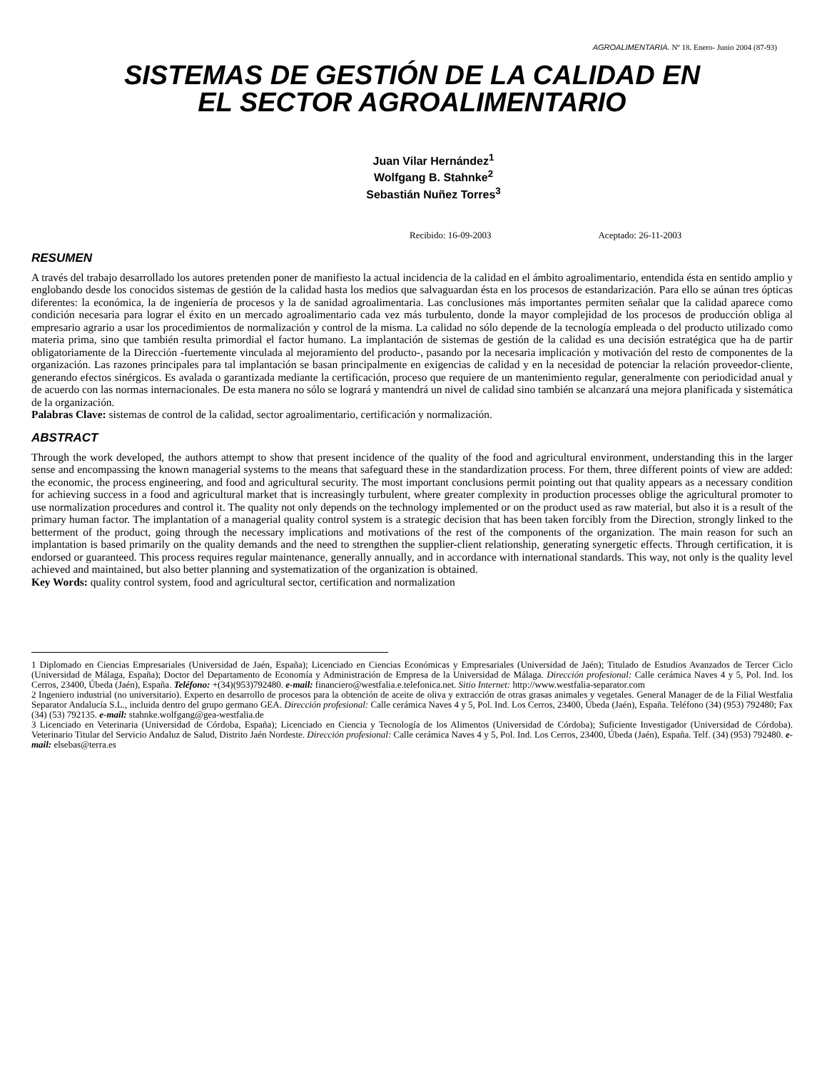AGROALIMENTARIA. Nº 18. Enero- Junio 2004 (87-93)
SISTEMAS DE GESTIÓN DE LA CALIDAD EN
EL SECTOR AGROALIMENTARIO
Juan Vilar Hernández<sup>1</sup>
Wolfgang B. Stahnke<sup>2</sup>
Sebastián Nuñez Torres<sup>3</sup>
Recibido: 16-09-2003 Aceptado: 26-11-2003
RESUMEN
A través del trabajo desarrollado los autores pretenden poner de manifiesto la actual incidencia de la calidad en el ámbito agroalimentario, entendida ésta en sentido amplio y englobando desde los conocidos sistemas de gestión de la calidad hasta los medios que salvaguardan ésta en los procesos de estandarización. Para ello se aúnan tres ópticas diferentes: la económica, la de ingeniería de procesos y la de sanidad agroalimentaria. Las conclusiones más importantes permiten señalar que la calidad aparece como condición necesaria para lograr el éxito en un mercado agroalimentario cada vez más turbulento, donde la mayor complejidad de los procesos de producción obliga al empresario agrario a usar los procedimientos de normalización y control de la misma. La calidad no sólo depende de la tecnología empleada o del producto utilizado como materia prima, sino que también resulta primordial el factor humano. La implantación de sistemas de gestión de la calidad es una decisión estratégica que ha de partir obligatoriamente de la Dirección -fuertemente vinculada al mejoramiento del producto-, pasando por la necesaria implicación y motivación del resto de componentes de la organización. Las razones principales para tal implantación se basan principalmente en exigencias de calidad y en la necesidad de potenciar la relación proveedor-cliente, generando efectos sinérgicos. Es avalada o garantizada mediante la certificación, proceso que requiere de un mantenimiento regular, generalmente con periodicidad anual y de acuerdo con las normas internacionales. De esta manera no sólo se logrará y mantendrá un nivel de calidad sino también se alcanzará una mejora planificada y sistemática de la organización.
Palabras Clave: sistemas de control de la calidad, sector agroalimentario, certificación y normalización.
ABSTRACT
Through the work developed, the authors attempt to show that present incidence of the quality of the food and agricultural environment, understanding this in the larger sense and encompassing the known managerial systems to the means that safeguard these in the standardization process. For them, three different points of view are added: the economic, the process engineering, and food and agricultural security. The most important conclusions permit pointing out that quality appears as a necessary condition for achieving success in a food and agricultural market that is increasingly turbulent, where greater complexity in production processes oblige the agricultural promoter to use normalization procedures and control it. The quality not only depends on the technology implemented or on the product used as raw material, but also it is a result of the primary human factor. The implantation of a managerial quality control system is a strategic decision that has been taken forcibly from the Direction, strongly linked to the betterment of the product, going through the necessary implications and motivations of the rest of the components of the organization. The main reason for such an implantation is based primarily on the quality demands and the need to strengthen the supplier-client relationship, generating synergetic effects. Through certification, it is endorsed or guaranteed. This process requires regular maintenance, generally annually, and in accordance with international standards. This way, not only is the quality level achieved and maintained, but also better planning and systematization of the organization is obtained.
Key Words: quality control system, food and agricultural sector, certification and normalization
1 Diplomado en Ciencias Empresariales (Universidad de Jaén, España); Licenciado en Ciencias Económicas y Empresariales (Universidad de Jaén); Titulado de Estudios Avanzados de Tercer Ciclo (Universidad de Málaga, España); Doctor del Departamento de Economía y Administración de Empresa de la Universidad de Málaga. Dirección profesional: Calle cerámica Naves 4 y 5, Pol. Ind. los Cerros, 23400, Úbeda (Jaén), España. Teléfono: +(34)(953)792480. e-mail: financiero@westfalia.e.telefonica.net. Sitio Internet: http://www.westfalia-separator.com
2 Ingeniero industrial (no universitario). Experto en desarrollo de procesos para la obtención de aceite de oliva y extracción de otras grasas animales y vegetales. General Manager de de la Filial Westfalia Separator Andalucía S.L., incluida dentro del grupo germano GEA. Dirección profesional: Calle cerámica Naves 4 y 5, Pol. Ind. Los Cerros, 23400, Úbeda (Jaén), España. Teléfono (34) (953) 792480; Fax (34) (53) 792135. e-mail: stahnke.wolfgang@gea-westfalia.de
3 Licenciado en Veterinaria (Universidad de Córdoba, España); Licenciado en Ciencia y Tecnología de los Alimentos (Universidad de Córdoba); Suficiente Investigador (Universidad de Córdoba). Veterinario Titular del Servicio Andaluz de Salud, Distrito Jaén Nordeste. Dirección profesional: Calle cerámica Naves 4 y 5, Pol. Ind. Los Cerros, 23400, Úbeda (Jaén), España. Telf. (34) (953) 792480. e-mail: elsebas@terra.es